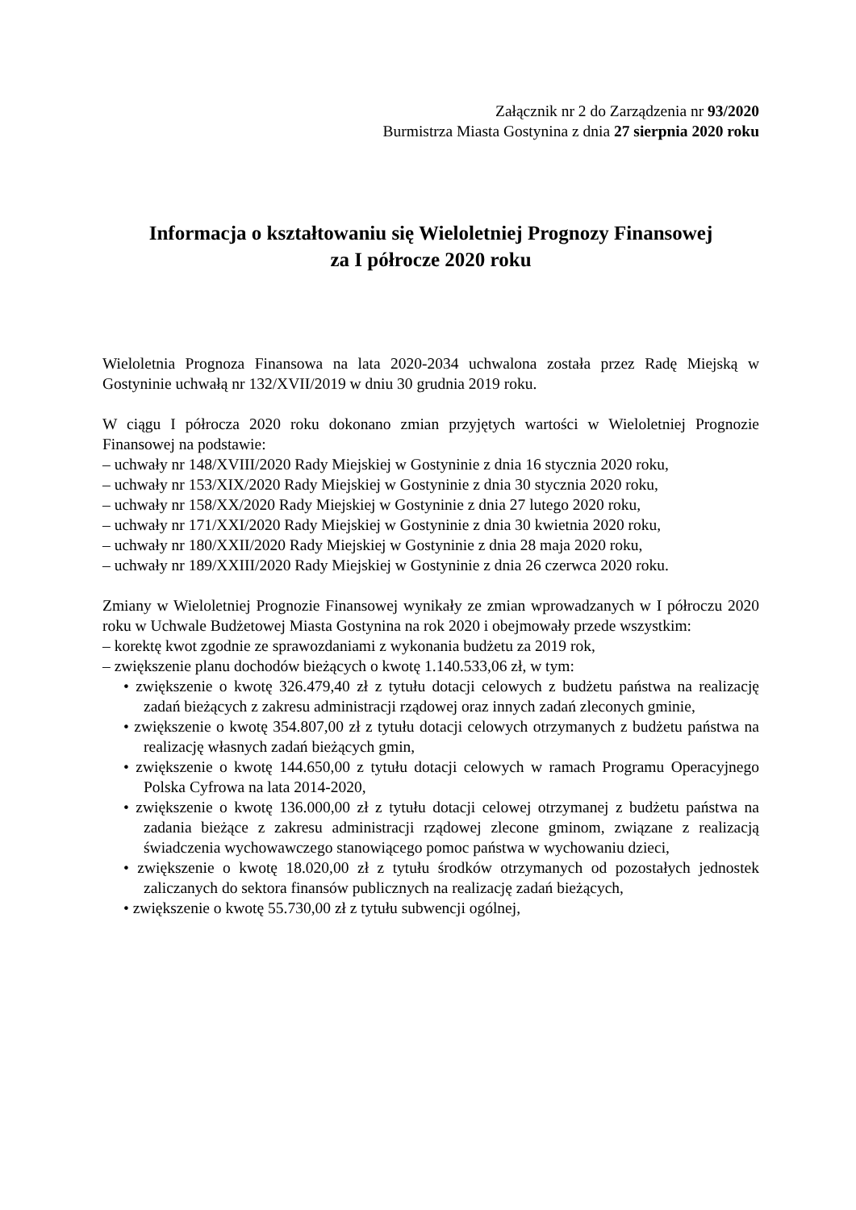Załącznik nr 2 do Zarządzenia nr 93/2020
Burmistrza Miasta Gostynina z dnia 27 sierpnia 2020 roku
Informacja o kształtowaniu się Wieloletniej Prognozy Finansowej
za I półrocze 2020 roku
Wieloletnia Prognoza Finansowa na lata 2020-2034 uchwalona została przez Radę Miejską w Gostyninie uchwałą nr 132/XVII/2019 w dniu 30 grudnia 2019 roku.
W ciągu I półrocza 2020 roku dokonano zmian przyjętych wartości w Wieloletniej Prognozie Finansowej na podstawie:
– uchwały nr 148/XVIII/2020 Rady Miejskiej w Gostyninie z dnia 16 stycznia 2020 roku,
– uchwały nr 153/XIX/2020 Rady Miejskiej w Gostyninie z dnia 30 stycznia 2020 roku,
– uchwały nr 158/XX/2020 Rady Miejskiej w Gostyninie z dnia 27 lutego 2020 roku,
– uchwały nr 171/XXI/2020 Rady Miejskiej w Gostyninie z dnia 30 kwietnia 2020 roku,
– uchwały nr 180/XXII/2020 Rady Miejskiej w Gostyninie z dnia 28 maja 2020 roku,
– uchwały nr 189/XXIII/2020 Rady Miejskiej w Gostyninie z dnia 26 czerwca 2020 roku.
Zmiany w Wieloletniej Prognozie Finansowej wynikały ze zmian wprowadzanych w I półroczu 2020 roku w Uchwale Budżetowej Miasta Gostynina na rok 2020 i obejmowały przede wszystkim:
– korektę kwot zgodnie ze sprawozdaniami z wykonania budżetu za 2019 rok,
– zwiększenie planu dochodów bieżących o kwotę 1.140.533,06 zł, w tym:
• zwiększenie o kwotę 326.479,40 zł z tytułu dotacji celowych z budżetu państwa na realizację zadań bieżących z zakresu administracji rządowej oraz innych zadań zleconych gminie,
• zwiększenie o kwotę 354.807,00 zł z tytułu dotacji celowych otrzymanych z budżetu państwa na realizację własnych zadań bieżących gmin,
• zwiększenie o kwotę 144.650,00 z tytułu dotacji celowych w ramach Programu Operacyjnego Polska Cyfrowa na lata 2014-2020,
• zwiększenie o kwotę 136.000,00 zł z tytułu dotacji celowej otrzymanej z budżetu państwa na zadania bieżące z zakresu administracji rządowej zlecone gminom, związane z realizacją świadczenia wychowawczego stanowiącego pomoc państwa w wychowaniu dzieci,
• zwiększenie o kwotę 18.020,00 zł z tytułu środków otrzymanych od pozostałych jednostek zaliczanych do sektora finansów publicznych na realizację zadań bieżących,
• zwiększenie o kwotę 55.730,00 zł z tytułu subwencji ogólnej,